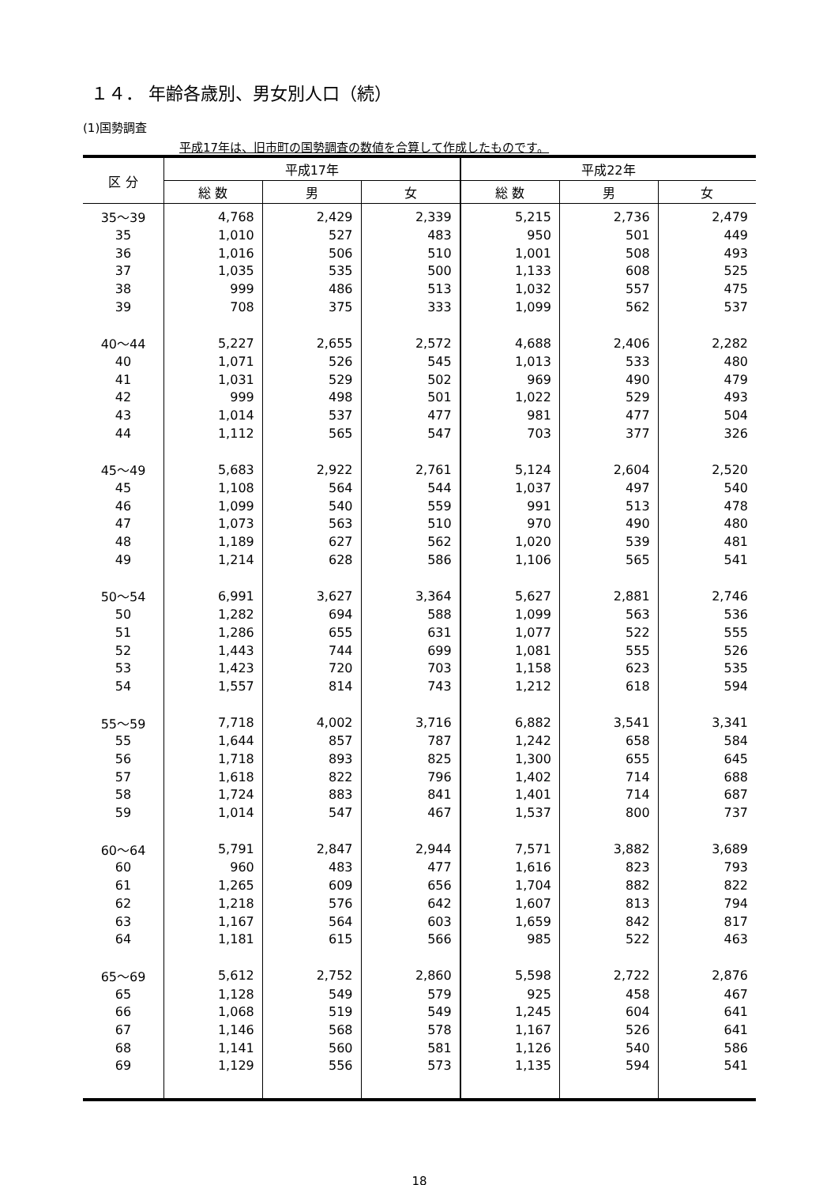１４． 年齢各歳別、男女別人口（続）
(1)国勢調査
平成17年は、旧市町の国勢調査の数値を合算して作成したものです。
| 区 分 | 平成17年 | | | 平成22年 | | |
| --- | --- | --- | --- | --- | --- | --- |
| | 総 数 | 男 | 女 | 総 数 | 男 | 女 |
| 35～39 | 4,768 | 2,429 | 2,339 | 5,215 | 2,736 | 2,479 |
| 35 | 1,010 | 527 | 483 | 950 | 501 | 449 |
| 36 | 1,016 | 506 | 510 | 1,001 | 508 | 493 |
| 37 | 1,035 | 535 | 500 | 1,133 | 608 | 525 |
| 38 | 999 | 486 | 513 | 1,032 | 557 | 475 |
| 39 | 708 | 375 | 333 | 1,099 | 562 | 537 |
| 40～44 | 5,227 | 2,655 | 2,572 | 4,688 | 2,406 | 2,282 |
| 40 | 1,071 | 526 | 545 | 1,013 | 533 | 480 |
| 41 | 1,031 | 529 | 502 | 969 | 490 | 479 |
| 42 | 999 | 498 | 501 | 1,022 | 529 | 493 |
| 43 | 1,014 | 537 | 477 | 981 | 477 | 504 |
| 44 | 1,112 | 565 | 547 | 703 | 377 | 326 |
| 45～49 | 5,683 | 2,922 | 2,761 | 5,124 | 2,604 | 2,520 |
| 45 | 1,108 | 564 | 544 | 1,037 | 497 | 540 |
| 46 | 1,099 | 540 | 559 | 991 | 513 | 478 |
| 47 | 1,073 | 563 | 510 | 970 | 490 | 480 |
| 48 | 1,189 | 627 | 562 | 1,020 | 539 | 481 |
| 49 | 1,214 | 628 | 586 | 1,106 | 565 | 541 |
| 50～54 | 6,991 | 3,627 | 3,364 | 5,627 | 2,881 | 2,746 |
| 50 | 1,282 | 694 | 588 | 1,099 | 563 | 536 |
| 51 | 1,286 | 655 | 631 | 1,077 | 522 | 555 |
| 52 | 1,443 | 744 | 699 | 1,081 | 555 | 526 |
| 53 | 1,423 | 720 | 703 | 1,158 | 623 | 535 |
| 54 | 1,557 | 814 | 743 | 1,212 | 618 | 594 |
| 55～59 | 7,718 | 4,002 | 3,716 | 6,882 | 3,541 | 3,341 |
| 55 | 1,644 | 857 | 787 | 1,242 | 658 | 584 |
| 56 | 1,718 | 893 | 825 | 1,300 | 655 | 645 |
| 57 | 1,618 | 822 | 796 | 1,402 | 714 | 688 |
| 58 | 1,724 | 883 | 841 | 1,401 | 714 | 687 |
| 59 | 1,014 | 547 | 467 | 1,537 | 800 | 737 |
| 60～64 | 5,791 | 2,847 | 2,944 | 7,571 | 3,882 | 3,689 |
| 60 | 960 | 483 | 477 | 1,616 | 823 | 793 |
| 61 | 1,265 | 609 | 656 | 1,704 | 882 | 822 |
| 62 | 1,218 | 576 | 642 | 1,607 | 813 | 794 |
| 63 | 1,167 | 564 | 603 | 1,659 | 842 | 817 |
| 64 | 1,181 | 615 | 566 | 985 | 522 | 463 |
| 65～69 | 5,612 | 2,752 | 2,860 | 5,598 | 2,722 | 2,876 |
| 65 | 1,128 | 549 | 579 | 925 | 458 | 467 |
| 66 | 1,068 | 519 | 549 | 1,245 | 604 | 641 |
| 67 | 1,146 | 568 | 578 | 1,167 | 526 | 641 |
| 68 | 1,141 | 560 | 581 | 1,126 | 540 | 586 |
| 69 | 1,129 | 556 | 573 | 1,135 | 594 | 541 |
18